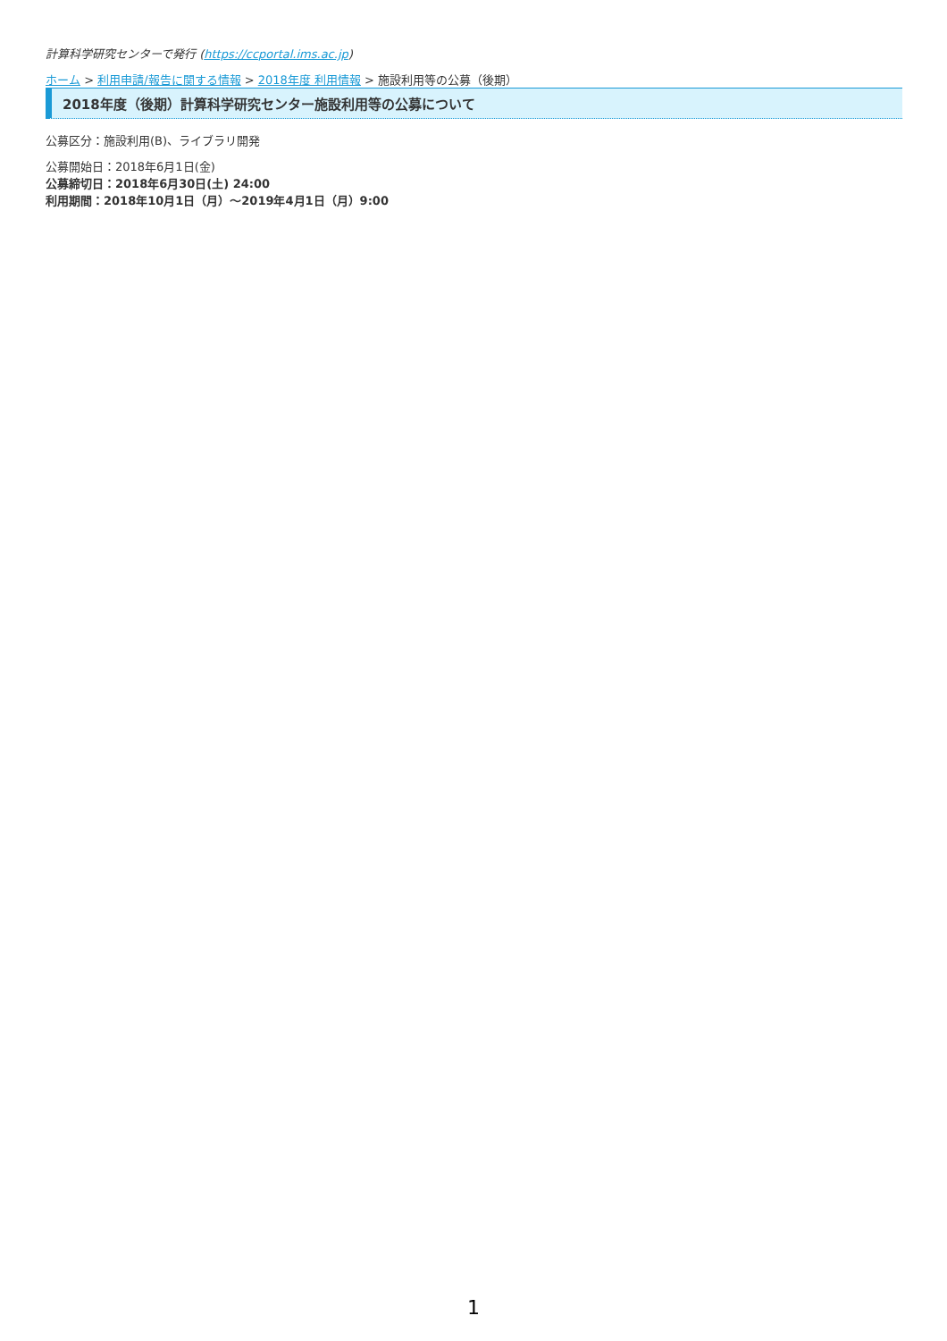計算科学研究センターで発行 (https://ccportal.ims.ac.jp)
ホーム > 利用申請/報告に関する情報 > 2018年度 利用情報 > 施設利用等の公募（後期）
2018年度（後期）計算科学研究センター施設利用等の公募について
公募区分：施設利用(B)、ライブラリ開発
公募開始日：2018年6月1日(金)
公募締切日：2018年6月30日(土) 24:00
利用期間：2018年10月1日（月）〜2019年4月1日（月）9:00
1